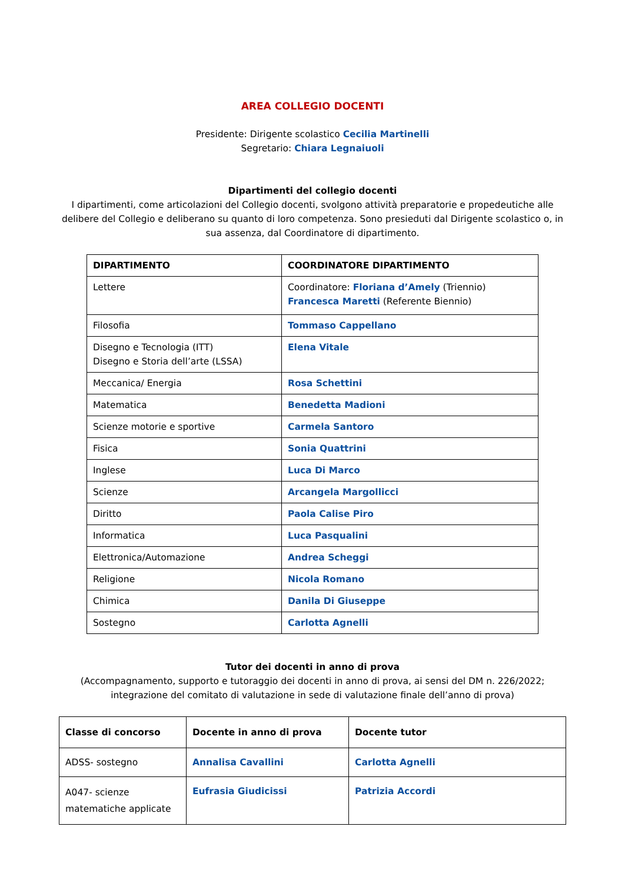AREA COLLEGIO DOCENTI
Presidente: Dirigente scolastico Cecilia Martinelli
Segretario: Chiara Legnaiuoli
Dipartimenti del collegio docenti
I dipartimenti, come articolazioni del Collegio docenti, svolgono attività preparatorie e propedeutiche alle delibere del Collegio e deliberano su quanto di loro competenza. Sono presieduti dal Dirigente scolastico o, in sua assenza, dal Coordinatore di dipartimento.
| DIPARTIMENTO | COORDINATORE DIPARTIMENTO |
| --- | --- |
| Lettere | Coordinatore: Floriana d’Amely (Triennio) Francesca Maretti (Referente Biennio) |
| Filosofia | Tommaso Cappellano |
| Disegno e Tecnologia (ITT) Disegno e Storia dell’arte (LSSA) | Elena Vitale |
| Meccanica/ Energia | Rosa Schettini |
| Matematica | Benedetta Madioni |
| Scienze motorie e sportive | Carmela Santoro |
| Fisica | Sonia Quattrini |
| Inglese | Luca Di Marco |
| Scienze | Arcangela Margollicci |
| Diritto | Paola Calise Piro |
| Informatica | Luca Pasqualini |
| Elettronica/Automazione | Andrea Scheggi |
| Religione | Nicola Romano |
| Chimica | Danila Di Giuseppe |
| Sostegno | Carlotta Agnelli |
Tutor dei docenti in anno di prova
(Accompagnamento, supporto e tutoraggio dei docenti in anno di prova, ai sensi del DM n. 226/2022; integrazione del comitato di valutazione in sede di valutazione finale dell’anno di prova)
| Classe di concorso | Docente in anno di prova | Docente tutor |
| --- | --- | --- |
| ADSS- sostegno | Annalisa Cavallini | Carlotta Agnelli |
| A047- scienze matematiche applicate | Eufrasia Giudicissi | Patrizia Accordi |